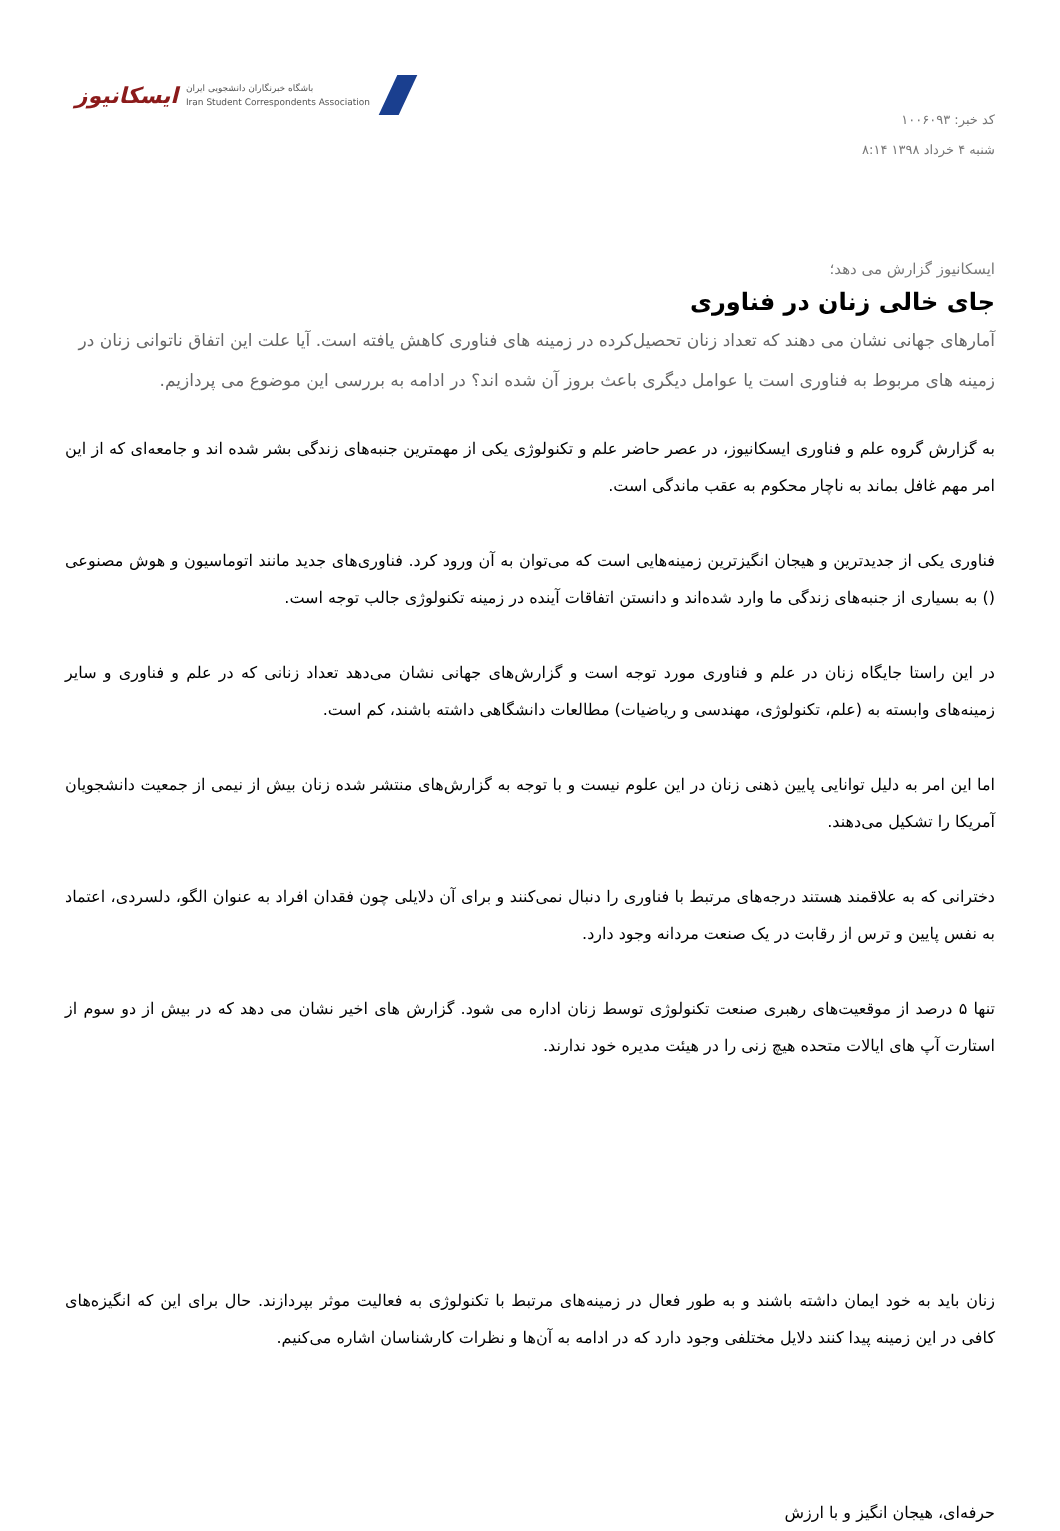کد خبر: ۱۰۰۶۰۹۳
شنبه ۴ خرداد ۱۳۹۸ ۸:۱۴
ایسکانیوز
باشگاه خبرنگاران دانشجویی ایران
Iran Student Correspondents Association
ایسکانیوز گزارش می دهد؛
جای خالی زنان در فناوری
آمارهای جهانی نشان می دهند که تعداد زنان تحصیل‌کرده در زمینه های فناوری کاهش یافته است. آیا علت این اتفاق ناتوانی زنان در زمینه های مربوط به فناوری است یا عوامل دیگری باعث بروز آن شده اند؟ در ادامه به بررسی این موضوع می پردازیم.
به گزارش گروه علم و فناوری ایسکانیوز، در عصر حاضر علم و تکنولوژی یکی از مهمترین جنبه‌های زندگی بشر شده اند و جامعه‌ای که از این امر مهم غافل بماند به ناچار محکوم به عقب ماندگی است.
فناوری یکی از جدیدترین و هیجان انگیزترین زمینه‌هایی است که می‌توان به آن ورود کرد. فناوری‌های جدید مانند اتوماسیون و هوش مصنوعی () به بسیاری از جنبه‌های زندگی ما وارد شده‌اند و دانستن اتفاقات آینده در زمینه تکنولوژی جالب توجه است.
در این راستا جایگاه زنان در علم و فناوری مورد توجه است و گزارش‌های جهانی نشان می‌دهد تعداد زنانی که در علم و فناوری و سایر زمینه‌های وابسته به (علم، تکنولوژی، مهندسی و ریاضیات) مطالعات دانشگاهی داشته باشند، کم است.
اما این امر به دلیل توانایی پایین ذهنی زنان در این علوم نیست و با توجه به گزارش‌های منتشر شده زنان بیش از نیمی از جمعیت دانشجویان آمریکا را تشکیل می‌دهند.
دخترانی که به علاقمند هستند درجه‌های مرتبط با فناوری را دنبال نمی‌کنند و برای آن دلایلی چون فقدان افراد به عنوان الگو، دلسردی، اعتماد به نفس پایین و ترس از رقابت در یک صنعت مردانه وجود دارد.
تنها ۵ درصد از موقعیت‌های رهبری صنعت تکنولوژی توسط زنان اداره می شود. گزارش های اخیر نشان می دهد که در بیش از دو سوم از استارت آپ های ایالات متحده هیچ زنی را در هیئت مدیره خود ندارند.
زنان باید به خود ایمان داشته باشند و به طور فعال در زمینه‌های مرتبط با تکنولوژی به فعالیت موثر بپردازند. حال برای این که انگیزه‌های کافی در این زمینه پیدا کنند دلایل مختلفی وجود دارد که در ادامه به آن‌ها و نظرات کارشناسان اشاره می‌کنیم.
حرفه‌ای، هیجان انگیز و با ارزش